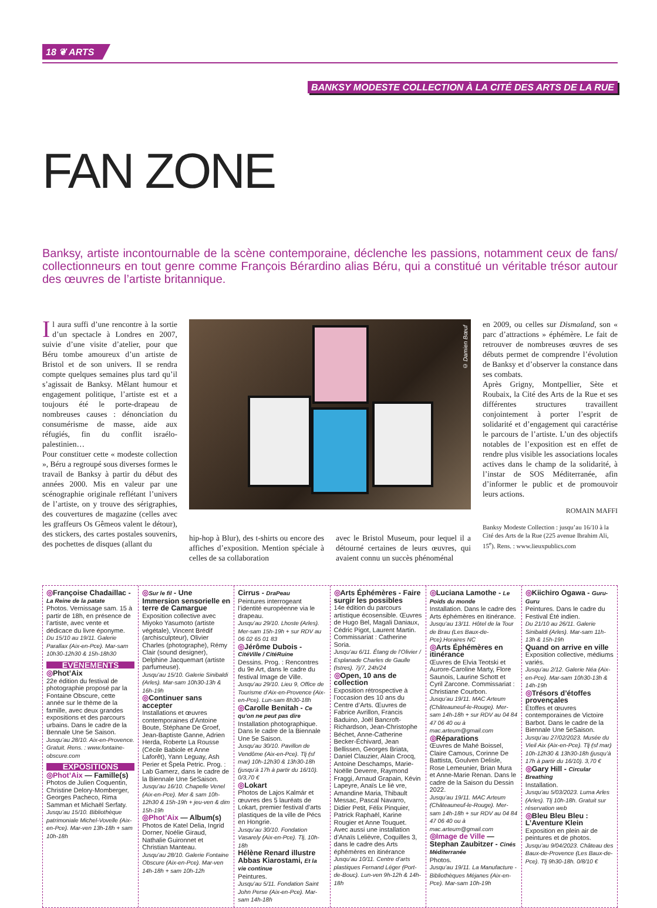18 ❦ ARTS
BANKSY MODESTE COLLECTION À LA CITÉ DES ARTS DE LA RUE
FAN ZONE
Banksy, artiste incontournable de la scène contemporaine, déclenche les passions, notamment ceux de fans/ collectionneurs en tout genre comme François Bérardino alias Béru, qui a constitué un véritable trésor autour des œuvres de l’artiste britannique.
Il aura suffi d’une rencontre à la sortie d’un spectacle à Londres en 2007, suivie d’une visite d’atelier, pour que Béru tombe amoureux d’un artiste de Bristol et de son univers. Il se rendra compte quelques semaines plus tard qu’il s’agissait de Banksy. Mêlant humour et engagement politique, l’artiste est et a toujours été le porte-drapeau de nombreuses causes : dénonciation du consumérisme de masse, aide aux réfugiés, fin du conflit israélo-palestinien…
Pour constituer cette « modeste collection », Béru a regroupé sous diverses formes le travail de Banksy à partir du début des années 2000. Mis en valeur par une scénographie originale reflétant l’univers de l’artiste, on y trouve des sérigraphies, des couvertures de magazine (celles avec les graffeurs Os Gêmeos valent le détour), des stickers, des cartes postales souvenirs, des pochettes de disques (allant du
© Damien Bœuf
hip-hop à Blur), des t-shirts ou encore des affiches d’exposition. Mention spéciale à celles de sa collaboration
avec le Bristol Museum, pour lequel il a détourné certaines de leurs œuvres, qui avaient connu un succès phénoménal
en 2009, ou celles sur Dismaland, son « parc d’attractions » éphémère. Le fait de retrouver de nombreuses œuvres de ses débuts permet de comprendre l’évolution de Banksy et d’observer la constance dans ses combats.
Après Grigny, Montpellier, Sète et Roubaix, la Cité des Arts de la Rue et ses différentes structures travaillent conjointement à porter l’esprit de solidarité et d’engagement qui caractérise le parcours de l’artiste. L’un des objectifs notables de l’exposition est en effet de rendre plus visible les associations locales actives dans le champ de la solidarité, à l’instar de SOS Méditerranée, afin d’informer le public et de promouvoir leurs actions.
ROMAIN MAFFI
Banksy Modeste Collection : jusqu’au 16/10 à la Cité des Arts de la Rue (225 avenue Ibrahim Ali, 15<sup>e</sup>). Rens. : www.lieuxpublics.com
◎Françoise Chadaillac - La Reine de la patate
Photos. Vernissage sam. 15 à partir de 18h, en présence de l’artiste, avec vente et dédicace du livre éponyme.
Du 15/10 au 19/11. Galerie Parallax (Aix-en-Pce). Mar-sam 10h30-12h30 & 15h-18h30
EVÈNEMENTS
◎Phot’Aix
22e édition du festival de photographie proposé par la Fontaine Obscure, cette année sur le thème de la famille, avec deux grandes expositions et des parcours urbains. Dans le cadre de la Bennale Une 5e Saison.
Jusqu’au 28/10. Aix-en-Provence. Gratuit. Rens. : www.fontaine-obscure.com
EXPOSITIONS
◎Phot’Aix — Famille(s)
Photos de Julien Coquentin, Christine Delory-Momberger, Georges Pacheco, Rima Samman et Michaël Serfaty.
Jusqu’au 15/10. Bibliothèque patrimoniale Michel-Vovelle (Aix-en-Pce). Mar-ven 13h-18h + sam 10h-18h
◎Sur le fil - Une Immersion sensorielle en terre de Camargue
Exposition collective avec Miyoko Yasumoto (artiste végétale), Vincent Brédif (archisculpteur), Olivier Charles (photographe), Rémy Clair (sound designer), Delphine Jacquemart (artiste parfumeuse).
Jusqu’au 15/10. Galerie Sinibaldi (Arles). Mar-sam 10h30-13h & 16h-19h
◎Continuer sans accepter
Installations et œuvres contemporaines d’Antoine Boute, Stéphane De Groef, Jean-Baptiste Ganne, Adrien Herda, Roberte La Rousse (Cécile Babiole et Anne Laforêt), Yann Leguay, Ash Perier et Špela Petric. Prog. : Lab Gamerz, dans le cadre de la Biennale Une 5eSaison.
Jusqu’au 16/10. Chapelle Venel (Aix-en-Pce). Mer & sam 10h-12h30 & 15h-19h + jeu-ven & dim 15h-19h
◎Phot’Aix — Album(s)
Photos de Katel Delia, Ingrid Dorner, Noélie Giraud, Nathalie Guironnet et Christian Manteau.
Jusqu’au 28/10. Galerie Fontaine Obscure (Aix-en-Pce). Mar-ven 14h-18h + sam 10h-12h
Cirrus - DraPeau
Peintures interrogeant l’identité européenne via le drapeau.
Jusqu’au 29/10. Lhoste (Arles). Mer-sam 15h-19h + sur RDV au 06 02 65 01 83
◎Jérôme Dubois - CitéVille / CitéRuine
Dessins. Prog. : Rencontres du 9e Art, dans le cadre du festival Image de Ville.
Jusqu’au 29/10. Lieu 9, Office de Tourisme d’Aix-en-Provence (Aix-en-Pce). Lun-sam 8h30-18h
◎Carolle Benitah - Ce qu’on ne peut pas dire
Installation photographique. Dans le cadre de la Biennale Une 5e Saison.
Jusqu’au 30/10. Pavillon de Vendôme (Aix-en-Pce). Tlj (sf mar) 10h-12h30 & 13h30-18h (jusqu’à 17h à partir du 16/10). 0/3,70 €
◎Lokart
Photos de Lajos Kalmár et œuvres des 5 lauréats de Lokart, premier festival d’arts plastiques de la ville de Pécs en Hongrie.
Jusqu’au 30/10. Fondation Vasarely (Aix-en-Pce). Tlj, 10h-18h
Hélène Renard illustre Abbas Kiarostami, Et la vie continue
Peintures.
Jusqu’au 5/11. Fondation Saint John Perse (Aix-en-Pce). Mar-sam 14h-18h
◎Arts Éphémères - Faire surgir les possibles
14e édition du parcours artistique écosensible. Œuvres de Hugo Bel, Magali Daniaux, Cédric Pigot, Laurent Martin. Commissariat : Catherine Soria.
Jusqu’au 6/11. Étang de l’Olivier / Esplanade Charles de Gaulle (Istres). 7j/7, 24h/24
◎Open, 10 ans de collection
Exposition rétrospective à l’occasion des 10 ans du Centre d’Arts. Œuvres de Fabrice Avrillon, Francis Baduino, Joël Bancroft-Richardson, Jean-Christophe Béchet, Anne-Catherine Becker-Échivard, Jean Bellissen, Georges Briata, Daniel Clauzier, Alain Crocq, Antoine Deschamps, Marie-Noëlle Deverre, Raymond Fraggi, Arnaud Grapain, Kévin Lapeyre, Anaïs Le liè vre, Amandine Maria, Thibault Messac, Pascal Navarro, Didier Petit, Félix Pinquier, Patrick Raphaël, Karine Rougier et Anne Touquet. Avec aussi une installation d’Anaïs Lelièvre, Coquilles 3, dans le cadre des Arts éphémères en itinérance
Jusqu’au 10/11. Centre d’arts plastiques Fernand Léger (Port-de-Bouc). Lun-ven 9h-12h & 14h-18h
◎Luciana Lamothe - Le Poids du monde
Installation. Dans le cadre des Arts éphémères en itinérance.
Jusqu’au 13/11. Hôtel de la Tour de Brau (Les Baux-de-Pce).Horaires NC
◎Arts Éphémères en itinérance
Œuvres de Elvia Teotski et Aurore-Caroline Marty, Flore Saunois, Laurine Schott et Cyril Zarcone. Commissariat : Christiane Courbon.
Jusqu’au 19/11. MAC Arteum (Châteauneuf-le-Rouge). Mer-sam 14h-18h + sur RDV au 04 84 47 06 40 ou à mac.arteum@gmail.com
◎Réparations
Œuvres de Mahé Boissel, Claire Camous, Corinne De Battista, Goulven Delisle, Rose Lemeunier, Brian Mura et Anne-Marie Renan. Dans le cadre de la Saison du Dessin 2022.
Jusqu’au 19/11. MAC Arteum (Châteauneuf-le-Rouge). Mer-sam 14h-18h + sur RDV au 04 84 47 06 40 ou à mac.arteum@gmail.com
◎Image de Ville — Stephan Zaubitzer - Cinés Méditerranée
Photos.
Jusqu’au 19/11. La Manufacture - Bibliothèques Méjanes (Aix-en-Pce). Mar-sam 10h-19h
◎Kiichiro Ogawa - Guru-Guru
Peintures. Dans le cadre du Festival Été indien.
Du 21/10 au 26/11. Galerie Sinibaldi (Arles). Mar-sam 11h-13h & 15h-19h
Quand on arrive en ville
Exposition collective, médiums variés.
Jusqu’au 2/12. Galerie Néa (Aix-en-Pce). Mar-sam 10h30-13h & 14h-19h
◎Trésors d’étoffes provençales
Étoffes et œuvres contemporaines de Victoire Barbot. Dans le cadre de la Biennale Une 5eSaison.
Jusqu’au 27/02/2023. Musée du Vieil Aix (Aix-en-Pce). Tlj (sf mar) 10h-12h30 & 13h30-18h (jusqu’à 17h à partir du 16/10). 3,70 €
◎Gary Hill - Circular Breathing
Installation.
Jusqu’au 5/03/2023. Luma Arles (Arles). Tlj 10h-18h. Gratuit sur réservation web
◎Bleu Bleu Bleu : L’Aventure Klein
Exposition en plein air de peintures et de photos.
Jusqu’au 9/04/2023. Château des Baux-de-Provence (Les Baux-de-Pce). Tlj 9h30-18h. 0/8/10 €